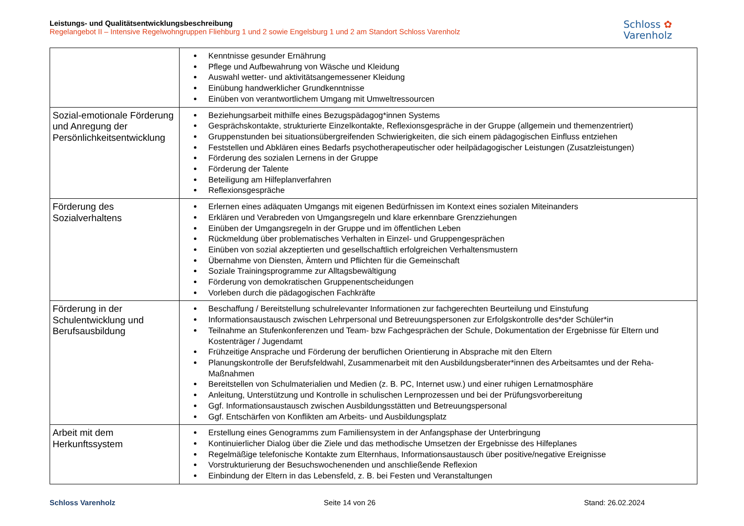Leistungs- und Qualitätsentwicklungsbeschreibung
Regelangebot II – Intensive Regelwohngruppen Fliehburg 1 und 2 sowie Engelsburg 1 und 2 am Standort Schloss Varenholz
Schloss ✿
Varenholz
| | Kenntnisse gesunder Ernährung Pflege und Aufbewahrung von Wäsche und Kleidung Auswahl wetter- und aktivitätsangemessener Kleidung Einübung handwerklicher Grundkenntnisse Einüben von verantwortlichem Umgang mit Umweltressourcen |
| Sozial-emotionale Förderung und Anregung der Persönlichkeitsentwicklung | Beziehungsarbeit mithilfe eines Bezugspädagog*innen Systems Gesprächskontakte, strukturierte Einzelkontakte, Reflexionsgespräche in der Gruppe (allgemein und themenzentriert) Gruppenstunden bei situationsübergreifenden Schwierigkeiten, die sich einem pädagogischen Einfluss entziehen Feststellen und Abklären eines Bedarfs psychotherapeutischer oder heilpädagogischer Leistungen (Zusatzleistungen) Förderung des sozialen Lernens in der Gruppe Förderung der Talente Beteiligung am Hilfeplanverfahren Reflexionsgespräche |
| Förderung des Sozialverhaltens | Erlernen eines adäquaten Umgangs mit eigenen Bedürfnissen im Kontext eines sozialen Miteinanders Erklären und Verabreden von Umgangsregeln und klare erkennbare Grenzziehungen Einüben der Umgangsregeln in der Gruppe und im öffentlichen Leben Rückmeldung über problematisches Verhalten in Einzel- und Gruppengesprächen Einüben von sozial akzeptierten und gesellschaftlich erfolgreichen Verhaltensmustern Übernahme von Diensten, Ämtern und Pflichten für die Gemeinschaft Soziale Trainingsprogramme zur Alltagsbewältigung Förderung von demokratischen Gruppenentscheidungen Vorleben durch die pädagogischen Fachkräfte |
| Förderung in der Schulentwicklung und Berufsausbildung | Beschaffung / Bereitstellung schulrelevanter Informationen zur fachgerechten Beurteilung und Einstufung Informationsaustausch zwischen Lehrpersonal und Betreuungspersonen zur Erfolgskontrolle des*der Schüler*in Teilnahme an Stufenkonferenzen und Team- bzw Fachgesprächen der Schule, Dokumentation der Ergebnisse für Eltern und Kostenträger / Jugendamt Frühzeitige Ansprache und Förderung der beruflichen Orientierung in Absprache mit den Eltern Planungskontrolle der Berufsfeldwahl, Zusammenarbeit mit den Ausbildungsberater*innen des Arbeitsamtes und der Reha-Maßnahmen Bereitstellen von Schulmaterialien und Medien (z. B. PC, Internet usw.) und einer ruhigen Lernatmosphäre Anleitung, Unterstützung und Kontrolle in schulischen Lernprozessen und bei der Prüfungsvorbereitung Ggf. Informationsaustausch zwischen Ausbildungsstätten und Betreuungspersonal Ggf. Entschärfen von Konflikten am Arbeits- und Ausbildungsplatz |
| Arbeit mit dem Herkunftssystem | Erstellung eines Genogramms zum Familiensystem in der Anfangsphase der Unterbringung Kontinuierlicher Dialog über die Ziele und das methodische Umsetzen der Ergebnisse des Hilfeplanes Regelmäßige telefonische Kontakte zum Elternhaus, Informationsaustausch über positive/negative Ereignisse Vorstrukturierung der Besuchswochenenden und anschließende Reflexion Einbindung der Eltern in das Lebensfeld, z. B. bei Festen und Veranstaltungen |
Schloss Varenholz Seite 14 von 26 Stand: 26.02.2024